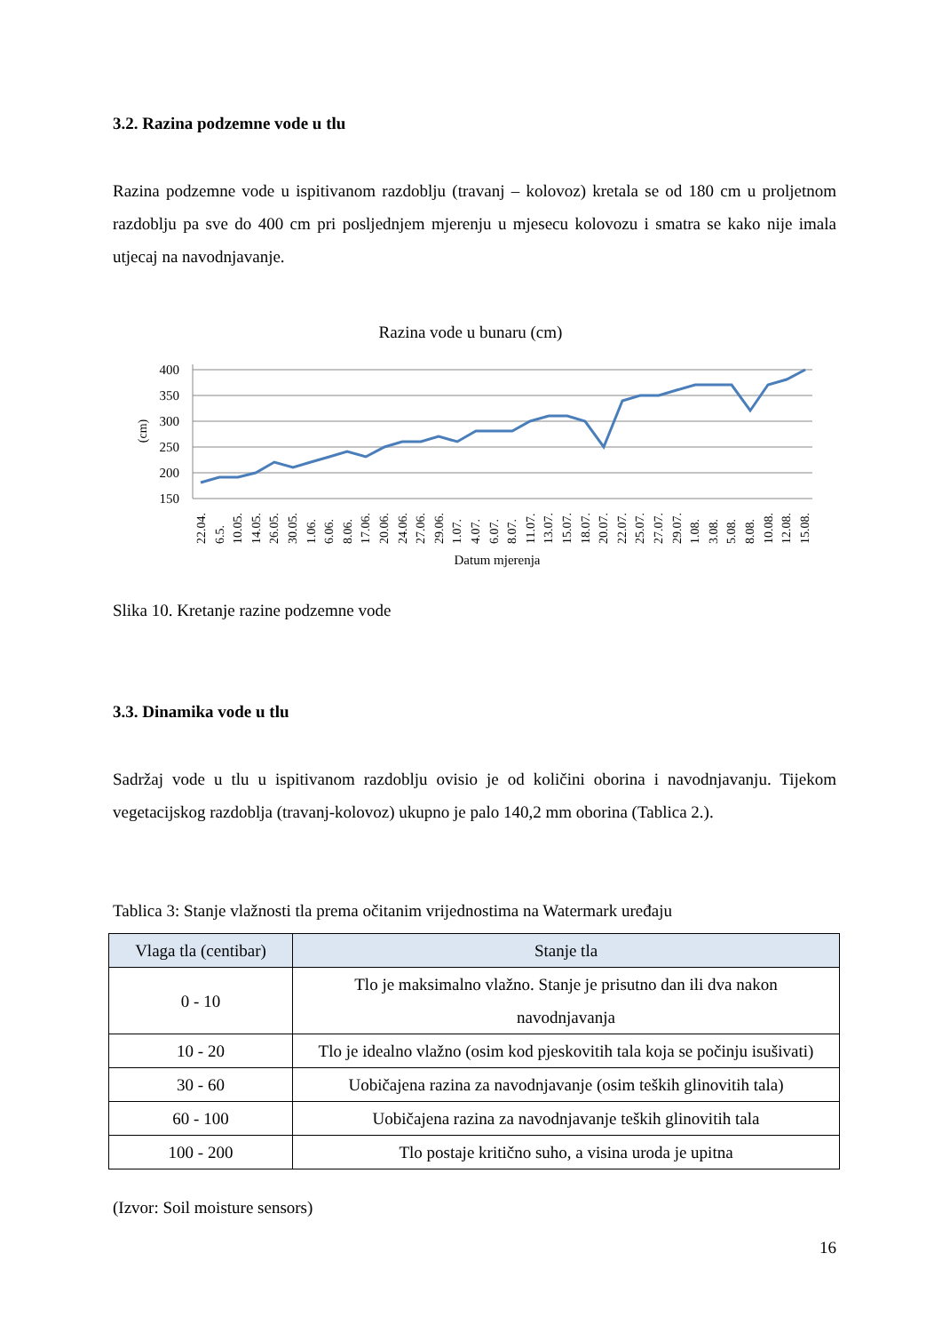3.2. Razina podzemne vode u tlu
Razina podzemne vode u ispitivanom razdoblju (travanj – kolovoz) kretala se od 180 cm u proljetnom razdoblju pa sve do 400 cm pri posljednjem mjerenju u mjesecu kolovozu i smatra se kako nije imala utjecaj na navodnjavanje.
Razina vode u bunaru (cm)
400
350
300
250
200
150
(cm)
22.04.
6.5.
10.05.
14.05.
26.05.
30.05.
1.06.
6.06.
8.06.
17.06.
20.06.
24.06.
27.06.
29.06.
1.07.
4.07.
6.07.
8.07.
11.07.
13.07.
15.07.
18.07.
20.07.
22.07.
25.07.
27.07.
29.07.
1.08.
3.08.
5.08.
8.08.
10.08.
12.08.
15.08.
Datum mjerenja
Slika 10. Kretanje razine podzemne vode
3.3. Dinamika vode u tlu
Sadržaj vode u tlu u ispitivanom razdoblju ovisio je od količini oborina i navodnjavanju. Tijekom vegetacijskog razdoblja (travanj-kolovoz) ukupno je palo 140,2 mm oborina (Tablica 2.).
Tablica 3: Stanje vlažnosti tla prema očitanim vrijednostima na Watermark uređaju
| Vlaga tla (centibar) | Stanje tla |
| --- | --- |
| 0 - 10 | Tlo je maksimalno vlažno. Stanje je prisutno dan ili dva nakon navodnjavanja |
| 10 - 20 | Tlo je idealno vlažno (osim kod pjeskovitih tala koja se počinju isušivati) |
| 30 - 60 | Uobičajena razina za navodnjavanje (osim teških glinovitih tala) |
| 60 - 100 | Uobičajena razina za navodnjavanje teških glinovitih tala |
| 100 - 200 | Tlo postaje kritično suho, a visina uroda je upitna |
(Izvor: Soil moisture sensors)
16